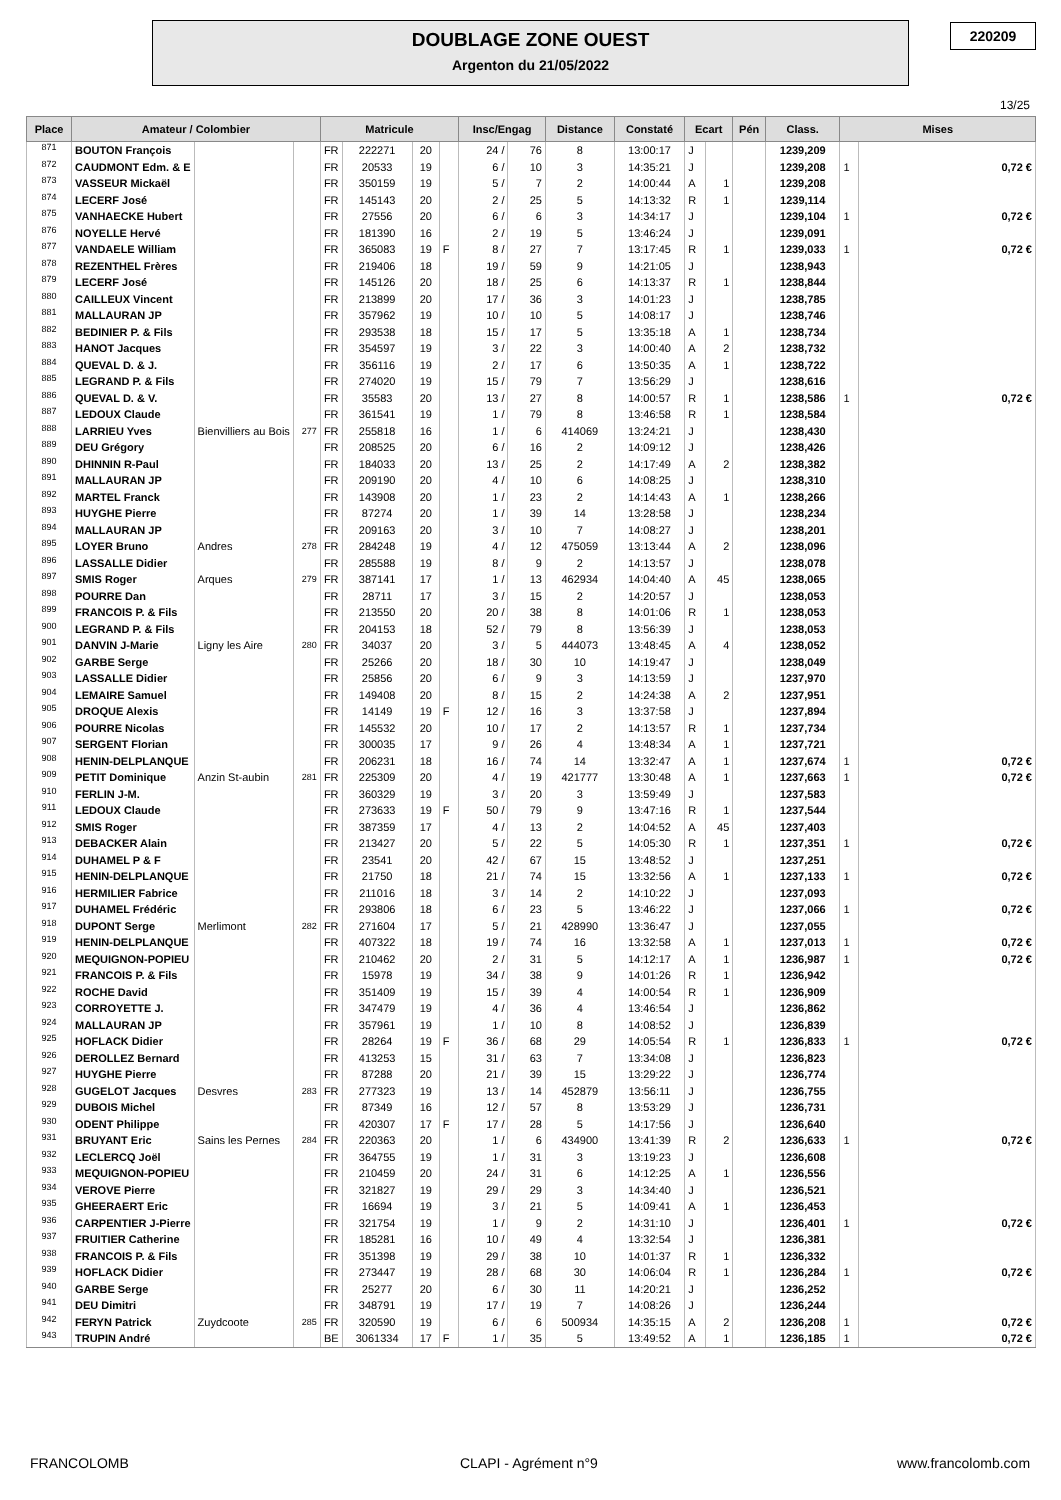DOUBLAGE ZONE OUEST
Argenton du 21/05/2022
220209
13/25
| Place | Amateur / Colombier | | | Matricule | | | | Insc/Engag | | Distance | Constaté | Ecart | | Pén | Class. | Mises | |
| --- | --- | --- | --- | --- | --- | --- | --- | --- | --- | --- | --- | --- | --- | --- | --- | --- | --- |
| 871 | BOUTON François | | | FR | 222271 | 20 | | 24 / | 76 | 8 | 13:00:17 | J | | | 1239,209 | | |
| 872 | CAUDMONT Edm. & E | | | FR | 20533 | 19 | | 6 / | 10 | 3 | 14:35:21 | J | | | 1239,208 | 1 | 0,72 € |
| 873 | VASSEUR Mickaël | | | FR | 350159 | 19 | | 5 / | 7 | 2 | 14:00:44 | A | 1 | | 1239,208 | | |
| 874 | LECERF José | | | FR | 145143 | 20 | | 2 / | 25 | 5 | 14:13:32 | R | 1 | | 1239,114 | | |
| 875 | VANHAECKE Hubert | | | FR | 27556 | 20 | | 6 / | 6 | 3 | 14:34:17 | J | | | 1239,104 | 1 | 0,72 € |
| 876 | NOYELLE Hervé | | | FR | 181390 | 16 | | 2 / | 19 | 5 | 13:46:24 | J | | | 1239,091 | | |
| 877 | VANDAELE William | | | FR | 365083 | 19 | F | 8 / | 27 | 7 | 13:17:45 | R | 1 | | 1239,033 | 1 | 0,72 € |
| 878 | REZENTHEL Frères | | | FR | 219406 | 18 | | 19 / | 59 | 9 | 14:21:05 | J | | | 1238,943 | | |
| 879 | LECERF José | | | FR | 145126 | 20 | | 18 / | 25 | 6 | 14:13:37 | R | 1 | | 1238,844 | | |
| 880 | CAILLEUX Vincent | | | FR | 213899 | 20 | | 17 / | 36 | 3 | 14:01:23 | J | | | 1238,785 | | |
| 881 | MALLAURAN JP | | | FR | 357962 | 19 | | 10 / | 10 | 5 | 14:08:17 | J | | | 1238,746 | | |
| 882 | BEDINIER P. & Fils | | | FR | 293538 | 18 | | 15 / | 17 | 5 | 13:35:18 | A | 1 | | 1238,734 | | |
| 883 | HANOT Jacques | | | FR | 354597 | 19 | | 3 / | 22 | 3 | 14:00:40 | A | 2 | | 1238,732 | | |
| 884 | QUEVAL D. & J. | | | FR | 356116 | 19 | | 2 / | 17 | 6 | 13:50:35 | A | 1 | | 1238,722 | | |
| 885 | LEGRAND P. & Fils | | | FR | 274020 | 19 | | 15 / | 79 | 7 | 13:56:29 | J | | | 1238,616 | | |
| 886 | QUEVAL D. & V. | | | FR | 35583 | 20 | | 13 / | 27 | 8 | 14:00:57 | R | 1 | | 1238,586 | 1 | 0,72 € |
| 887 | LEDOUX Claude | | | FR | 361541 | 19 | | 1 / | 79 | 8 | 13:46:58 | R | 1 | | 1238,584 | | |
| 888 | LARRIEU Yves | Bienvilliers au Bois | 277 | FR | 255818 | 16 | | 1 / | 6 | 414069 | 13:24:21 | J | | | 1238,430 | | |
| 889 | DEU Grégory | | | FR | 208525 | 20 | | 6 / | 16 | 2 | 14:09:12 | J | | | 1238,426 | | |
| 890 | DHINNIN R-Paul | | | FR | 184033 | 20 | | 13 / | 25 | 2 | 14:17:49 | A | 2 | | 1238,382 | | |
| 891 | MALLAURAN JP | | | FR | 209190 | 20 | | 4 / | 10 | 6 | 14:08:25 | J | | | 1238,310 | | |
| 892 | MARTEL Franck | | | FR | 143908 | 20 | | 1 / | 23 | 2 | 14:14:43 | A | 1 | | 1238,266 | | |
| 893 | HUYGHE Pierre | | | FR | 87274 | 20 | | 1 / | 39 | 14 | 13:28:58 | J | | | 1238,234 | | |
| 894 | MALLAURAN JP | | | FR | 209163 | 20 | | 3 / | 10 | 7 | 14:08:27 | J | | | 1238,201 | | |
| 895 | LOYER Bruno | Andres | 278 | FR | 284248 | 19 | | 4 / | 12 | 475059 | 13:13:44 | A | 2 | | 1238,096 | | |
| 896 | LASSALLE Didier | | | FR | 285588 | 19 | | 8 / | 9 | 2 | 14:13:57 | J | | | 1238,078 | | |
| 897 | SMIS Roger | Arques | 279 | FR | 387141 | 17 | | 1 / | 13 | 462934 | 14:04:40 | A | 45 | | 1238,065 | | |
| 898 | POURRE Dan | | | FR | 28711 | 17 | | 3 / | 15 | 2 | 14:20:57 | J | | | 1238,053 | | |
| 899 | FRANCOIS P. & Fils | | | FR | 213550 | 20 | | 20 / | 38 | 8 | 14:01:06 | R | 1 | | 1238,053 | | |
| 900 | LEGRAND P. & Fils | | | FR | 204153 | 18 | | 52 / | 79 | 8 | 13:56:39 | J | | | 1238,053 | | |
| 901 | DANVIN J-Marie | Ligny les Aire | 280 | FR | 34037 | 20 | | 3 / | 5 | 444073 | 13:48:45 | A | 4 | | 1238,052 | | |
| 902 | GARBE Serge | | | FR | 25266 | 20 | | 18 / | 30 | 10 | 14:19:47 | J | | | 1238,049 | | |
| 903 | LASSALLE Didier | | | FR | 25856 | 20 | | 6 / | 9 | 3 | 14:13:59 | J | | | 1237,970 | | |
| 904 | LEMAIRE Samuel | | | FR | 149408 | 20 | | 8 / | 15 | 2 | 14:24:38 | A | 2 | | 1237,951 | | |
| 905 | DROQUE Alexis | | | FR | 14149 | 19 | F | 12 / | 16 | 3 | 13:37:58 | J | | | 1237,894 | | |
| 906 | POURRE Nicolas | | | FR | 145532 | 20 | | 10 / | 17 | 2 | 14:13:57 | R | 1 | | 1237,734 | | |
| 907 | SERGENT Florian | | | FR | 300035 | 17 | | 9 / | 26 | 4 | 13:48:34 | A | 1 | | 1237,721 | | |
| 908 | HENIN-DELPLANQUE | | | FR | 206231 | 18 | | 16 / | 74 | 14 | 13:32:47 | A | 1 | | 1237,674 | 1 | 0,72 € |
| 909 | PETIT Dominique | Anzin St-aubin | 281 | FR | 225309 | 20 | | 4 / | 19 | 421777 | 13:30:48 | A | 1 | | 1237,663 | 1 | 0,72 € |
| 910 | FERLIN J-M. | | | FR | 360329 | 19 | | 3 / | 20 | 3 | 13:59:49 | J | | | 1237,583 | | |
| 911 | LEDOUX Claude | | | FR | 273633 | 19 | F | 50 / | 79 | 9 | 13:47:16 | R | 1 | | 1237,544 | | |
| 912 | SMIS Roger | | | FR | 387359 | 17 | | 4 / | 13 | 2 | 14:04:52 | A | 45 | | 1237,403 | | |
| 913 | DEBACKER Alain | | | FR | 213427 | 20 | | 5 / | 22 | 5 | 14:05:30 | R | 1 | | 1237,351 | 1 | 0,72 € |
| 914 | DUHAMEL P & F | | | FR | 23541 | 20 | | 42 / | 67 | 15 | 13:48:52 | J | | | 1237,251 | | |
| 915 | HENIN-DELPLANQUE | | | FR | 21750 | 18 | | 21 / | 74 | 15 | 13:32:56 | A | 1 | | 1237,133 | 1 | 0,72 € |
| 916 | HERMILIER Fabrice | | | FR | 211016 | 18 | | 3 / | 14 | 2 | 14:10:22 | J | | | 1237,093 | | |
| 917 | DUHAMEL Frédéric | | | FR | 293806 | 18 | | 6 / | 23 | 5 | 13:46:22 | J | | | 1237,066 | 1 | 0,72 € |
| 918 | DUPONT Serge | Merlimont | 282 | FR | 271604 | 17 | | 5 / | 21 | 428990 | 13:36:47 | J | | | 1237,055 | | |
| 919 | HENIN-DELPLANQUE | | | FR | 407322 | 18 | | 19 / | 74 | 16 | 13:32:58 | A | 1 | | 1237,013 | 1 | 0,72 € |
| 920 | MEQUIGNON-POPIEU | | | FR | 210462 | 20 | | 2 / | 31 | 5 | 14:12:17 | A | 1 | | 1236,987 | 1 | 0,72 € |
| 921 | FRANCOIS P. & Fils | | | FR | 15978 | 19 | | 34 / | 38 | 9 | 14:01:26 | R | 1 | | 1236,942 | | |
| 922 | ROCHE David | | | FR | 351409 | 19 | | 15 / | 39 | 4 | 14:00:54 | R | 1 | | 1236,909 | | |
| 923 | CORROYETTE J. | | | FR | 347479 | 19 | | 4 / | 36 | 4 | 13:46:54 | J | | | 1236,862 | | |
| 924 | MALLAURAN JP | | | FR | 357961 | 19 | | 1 / | 10 | 8 | 14:08:52 | J | | | 1236,839 | | |
| 925 | HOFLACK Didier | | | FR | 28264 | 19 | F | 36 / | 68 | 29 | 14:05:54 | R | 1 | | 1236,833 | 1 | 0,72 € |
| 926 | DEROLLEZ Bernard | | | FR | 413253 | 15 | | 31 / | 63 | 7 | 13:34:08 | J | | | 1236,823 | | |
| 927 | HUYGHE Pierre | | | FR | 87288 | 20 | | 21 / | 39 | 15 | 13:29:22 | J | | | 1236,774 | | |
| 928 | GUGELOT Jacques | Desvres | 283 | FR | 277323 | 19 | | 13 / | 14 | 452879 | 13:56:11 | J | | | 1236,755 | | |
| 929 | DUBOIS Michel | | | FR | 87349 | 16 | | 12 / | 57 | 8 | 13:53:29 | J | | | 1236,731 | | |
| 930 | ODENT Philippe | | | FR | 420307 | 17 | F | 17 / | 28 | 5 | 14:17:56 | J | | | 1236,640 | | |
| 931 | BRUYANT Eric | Sains les Pernes | 284 | FR | 220363 | 20 | | 1 / | 6 | 434900 | 13:41:39 | R | 2 | | 1236,633 | 1 | 0,72 € |
| 932 | LECLERCQ Joël | | | FR | 364755 | 19 | | 1 / | 31 | 3 | 13:19:23 | J | | | 1236,608 | | |
| 933 | MEQUIGNON-POPIEU | | | FR | 210459 | 20 | | 24 / | 31 | 6 | 14:12:25 | A | 1 | | 1236,556 | | |
| 934 | VEROVE Pierre | | | FR | 321827 | 19 | | 29 / | 29 | 3 | 14:34:40 | J | | | 1236,521 | | |
| 935 | GHEERAERT Eric | | | FR | 16694 | 19 | | 3 / | 21 | 5 | 14:09:41 | A | 1 | | 1236,453 | | |
| 936 | CARPENTIER J-Pierre | | | FR | 321754 | 19 | | 1 / | 9 | 2 | 14:31:10 | J | | | 1236,401 | 1 | 0,72 € |
| 937 | FRUITIER Catherine | | | FR | 185281 | 16 | | 10 / | 49 | 4 | 13:32:54 | J | | | 1236,381 | | |
| 938 | FRANCOIS P. & Fils | | | FR | 351398 | 19 | | 29 / | 38 | 10 | 14:01:37 | R | 1 | | 1236,332 | | |
| 939 | HOFLACK Didier | | | FR | 273447 | 19 | | 28 / | 68 | 30 | 14:06:04 | R | 1 | | 1236,284 | 1 | 0,72 € |
| 940 | GARBE Serge | | | FR | 25277 | 20 | | 6 / | 30 | 11 | 14:20:21 | J | | | 1236,252 | | |
| 941 | DEU Dimitri | | | FR | 348791 | 19 | | 17 / | 19 | 7 | 14:08:26 | J | | | 1236,244 | | |
| 942 | FERYN Patrick | Zuydcoote | 285 | FR | 320590 | 19 | | 6 / | 6 | 500934 | 14:35:15 | A | 2 | | 1236,208 | 1 | 0,72 € |
| 943 | TRUPIN André | | | BE | 3061334 | 17 | F | 1 / | 35 | 5 | 13:49:52 | A | 1 | | 1236,185 | 1 | 0,72 € |
FRANCOLOMB CLAPI - Agrément n°9 www.francolomb.com